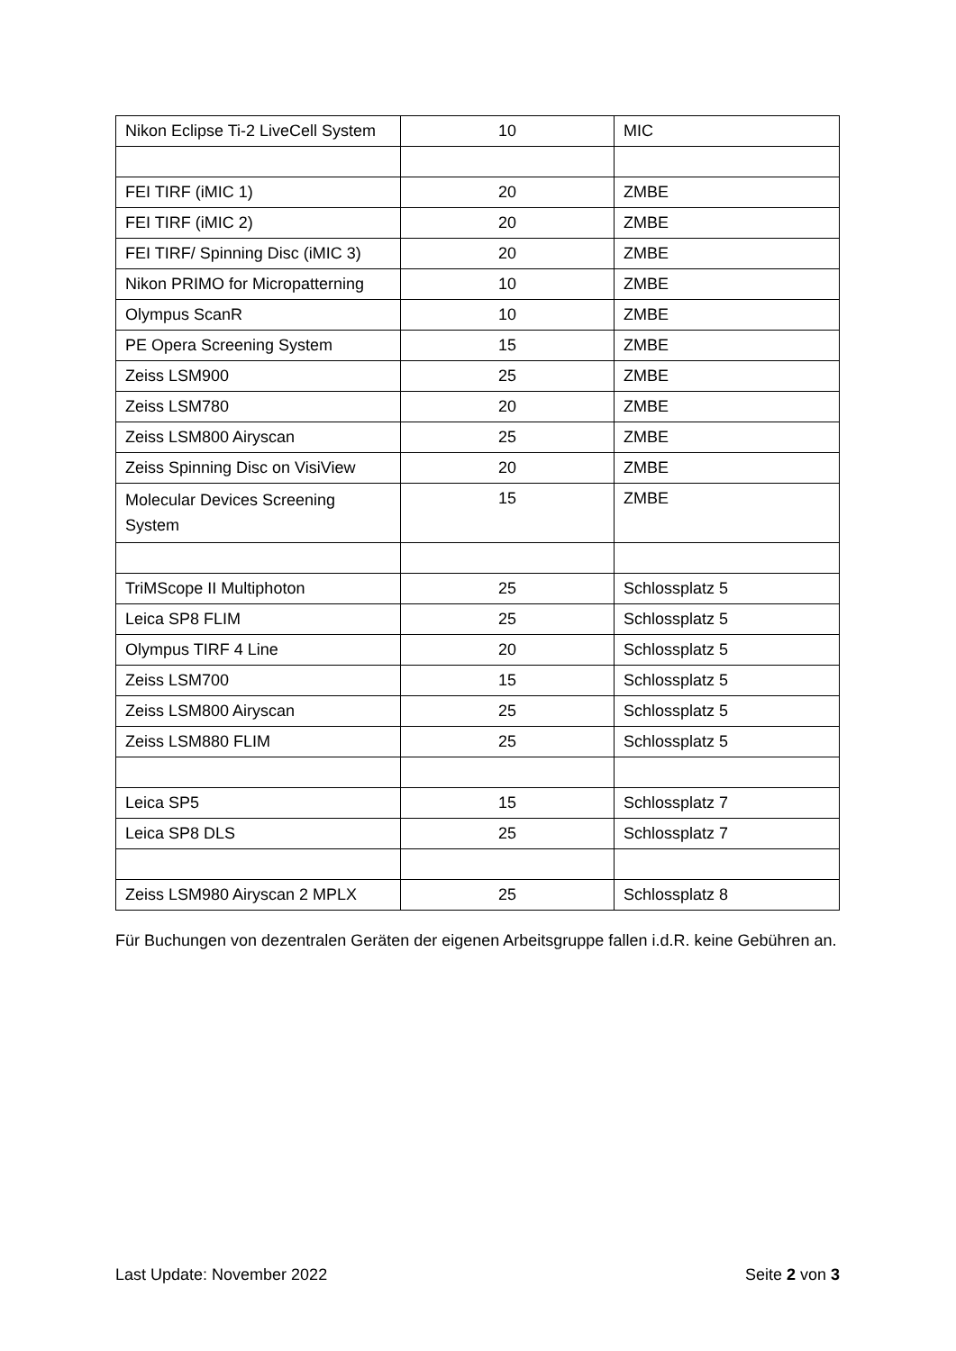| Nikon Eclipse Ti-2 LiveCell System | 10 | MIC |
| FEI TIRF (iMIC 1) | 20 | ZMBE |
| FEI TIRF (iMIC 2) | 20 | ZMBE |
| FEI TIRF/ Spinning Disc (iMIC 3) | 20 | ZMBE |
| Nikon PRIMO for Micropatterning | 10 | ZMBE |
| Olympus ScanR | 10 | ZMBE |
| PE Opera Screening System | 15 | ZMBE |
| Zeiss LSM900 | 25 | ZMBE |
| Zeiss LSM780 | 20 | ZMBE |
| Zeiss LSM800 Airyscan | 25 | ZMBE |
| Zeiss Spinning Disc on VisiView | 20 | ZMBE |
| Molecular Devices Screening System | 15 | ZMBE |
| TriMScope II Multiphoton | 25 | Schlossplatz 5 |
| Leica SP8 FLIM | 25 | Schlossplatz 5 |
| Olympus TIRF 4 Line | 20 | Schlossplatz 5 |
| Zeiss LSM700 | 15 | Schlossplatz 5 |
| Zeiss LSM800 Airyscan | 25 | Schlossplatz 5 |
| Zeiss LSM880 FLIM | 25 | Schlossplatz 5 |
| Leica SP5 | 15 | Schlossplatz 7 |
| Leica SP8 DLS | 25 | Schlossplatz 7 |
| Zeiss LSM980 Airyscan 2 MPLX | 25 | Schlossplatz 8 |
Für Buchungen von dezentralen Geräten der eigenen Arbeitsgruppe fallen i.d.R. keine Gebühren an.
Last Update: November 2022 Seite 2 von 3